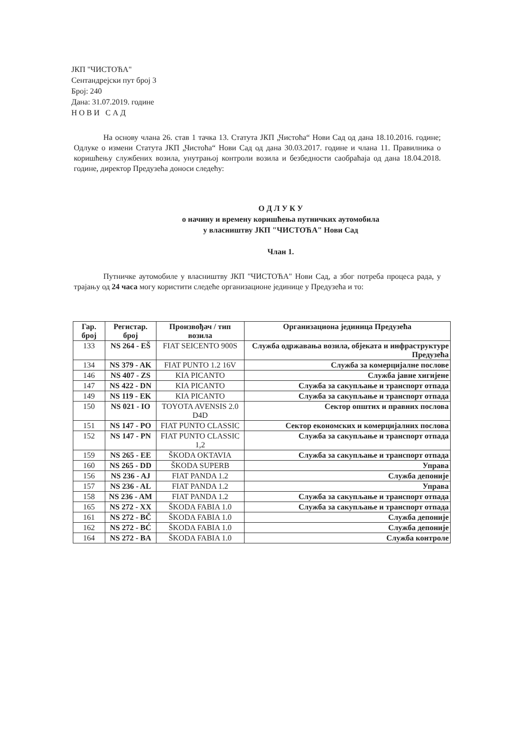ЈКП "ЧИСТОЋА"
Сентандрејски пут број 3
Број: 240
Дана: 31.07.2019. године
Н О В И С А Д
На основу члана 26. став 1 тачка 13. Статута ЈКП „Чистоћа“ Нови Сад од дана 18.10.2016. године; Одлуке о измени Статута ЈКП „Чистоћа“ Нови Сад од дана 30.03.2017. године и члана 11. Правилника о коришћењу службених возила, унутрањој контроли возила и безбедности саобраћаја од дана 18.04.2018. године, директор Предузећа доноси следећу:
О Д Л У К У
о начину и времену коришћења путничких аутомобила
у власништву ЈКП "ЧИСТОЋА" Нови Сад
Члан 1.
Путничке аутомобиле у власништву ЈКП "ЧИСТОЋА" Нови Сад, а због потреба процеса рада, у трајању од 24 часа могу користити следеће организационе јединице у Предузећа и то:
| Гар. број | Регистар. број | Произвођач / тип возила | Организациона јединица Предузећа |
| --- | --- | --- | --- |
| 133 | NS 264 - EŠ | FIAT SEICENTO 900S | Служба одржавања возила, објеката и инфраструктуре Предузећа |
| 134 | NS 379 - AK | FIAT PUNTO 1.2 16V | Служба за комерцијалне послове |
| 146 | NS 407 - ZS | KIA PICANTO | Служба јавне хигијене |
| 147 | NS 422 - DN | KIA PICANTO | Служба за сакупљање и транспорт отпада |
| 149 | NS 119 - EK | KIA PICANTO | Служба за сакупљање и транспорт отпада |
| 150 | NS 021 - IO | TOYOTA AVENSIS 2.0 D4D | Сектор општих и правних послова |
| 151 | NS 147 - PO | FIAT PUNTO CLASSIC | Сектор економских и комерцијалних послова |
| 152 | NS 147 - PN | FIAT PUNTO CLASSIC 1,2 | Служба за сакупљање и транспорт отпада |
| 159 | NS 265 - EE | ŠKODA OKTAVIA | Служба за сакупљање и транспорт отпада |
| 160 | NS 265 - DD | ŠKODA SUPERB | Управа |
| 156 | NS 236 - AJ | FIAT PANDA 1.2 | Служба депоније |
| 157 | NS 236 - AL | FIAT PANDA 1.2 | Управа |
| 158 | NS 236 - AM | FIAT PANDA 1.2 | Служба за сакупљање и транспорт отпада |
| 165 | NS 272 - XX | ŠKODA FABIA 1.0 | Служба за сакупљање и транспорт отпада |
| 161 | NS 272 - BČ | ŠKODA FABIA 1.0 | Служба депоније |
| 162 | NS 272 - BĆ | ŠKODA FABIA 1.0 | Служба депоније |
| 164 | NS 272 - BA | ŠKODA FABIA 1.0 | Служба контроле |